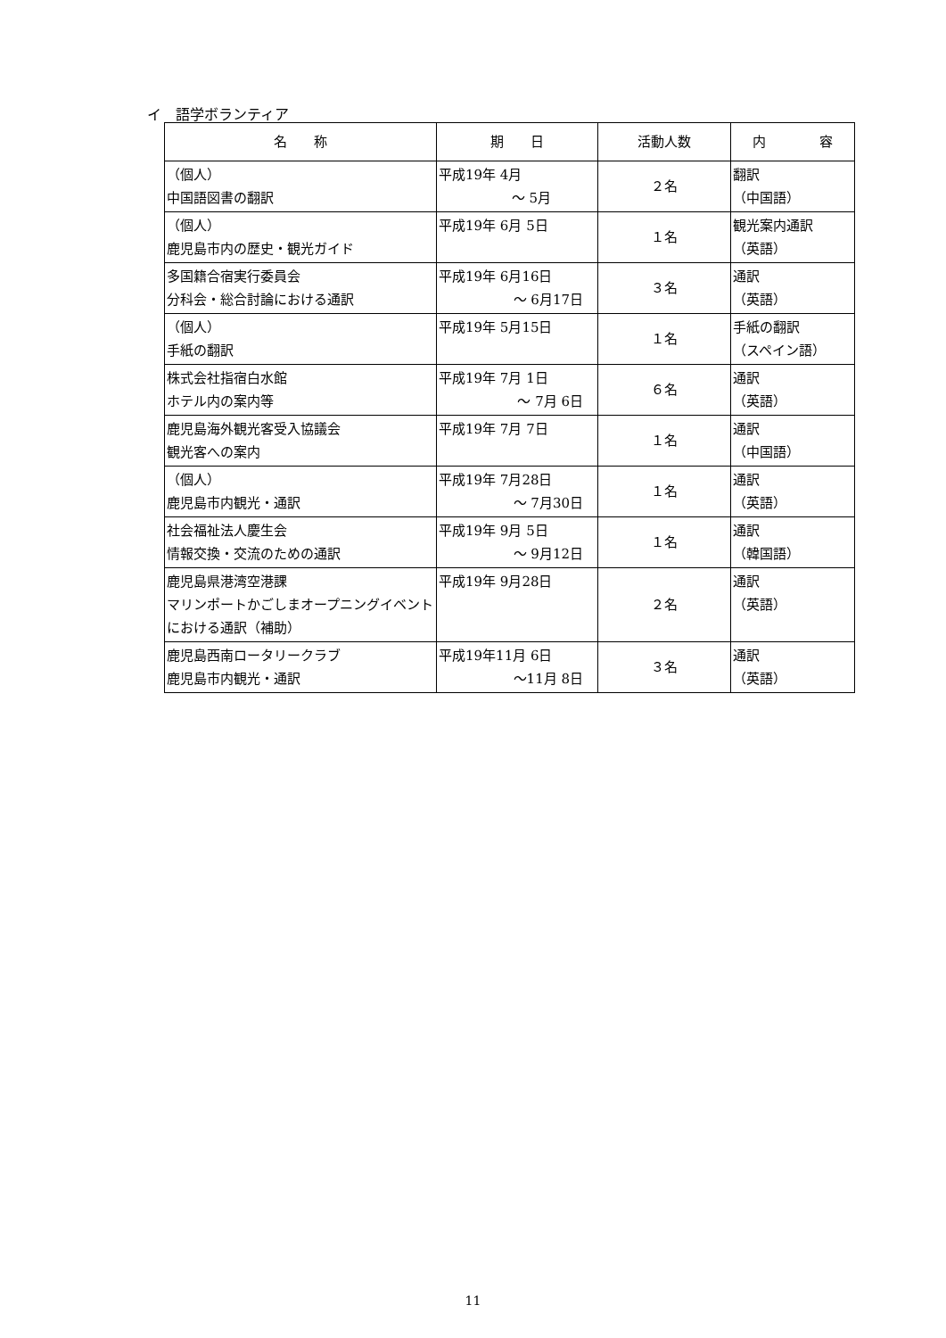イ　語学ボランティア
| 名 称 | 期 日 | 活動人数 | 内 容 |
| --- | --- | --- | --- |
| （個人） 中国語図書の翻訳 | 平成19年 4月 ～ 5月 | ２名 | 翻訳 （中国語） |
| （個人） 鹿児島市内の歴史・観光ガイド | 平成19年 6月 5日 | １名 | 観光案内通訳 （英語） |
| 多国籍合宿実行委員会 分科会・総合討論における通訳 | 平成19年 6月16日 ～ 6月17日 | ３名 | 通訳 （英語） |
| （個人） 手紙の翻訳 | 平成19年 5月15日 | １名 | 手紙の翻訳 （スペイン語） |
| 株式会社指宿白水館 ホテル内の案内等 | 平成19年 7月 1日 ～ 7月 6日 | ６名 | 通訳 （英語） |
| 鹿児島海外観光客受入協議会 観光客への案内 | 平成19年 7月 7日 | １名 | 通訳 （中国語） |
| （個人） 鹿児島市内観光・通訳 | 平成19年 7月28日 ～ 7月30日 | １名 | 通訳 （英語） |
| 社会福祉法人慶生会 情報交換・交流のための通訳 | 平成19年 9月 5日 ～ 9月12日 | １名 | 通訳 （韓国語） |
| 鹿児島県港湾空港課 マリンポートかごしまオープニングイベントにおける通訳（補助） | 平成19年 9月28日 | ２名 | 通訳 （英語） |
| 鹿児島西南ロータリークラブ 鹿児島市内観光・通訳 | 平成19年11月 6日 ～11月 8日 | ３名 | 通訳 （英語） |
11